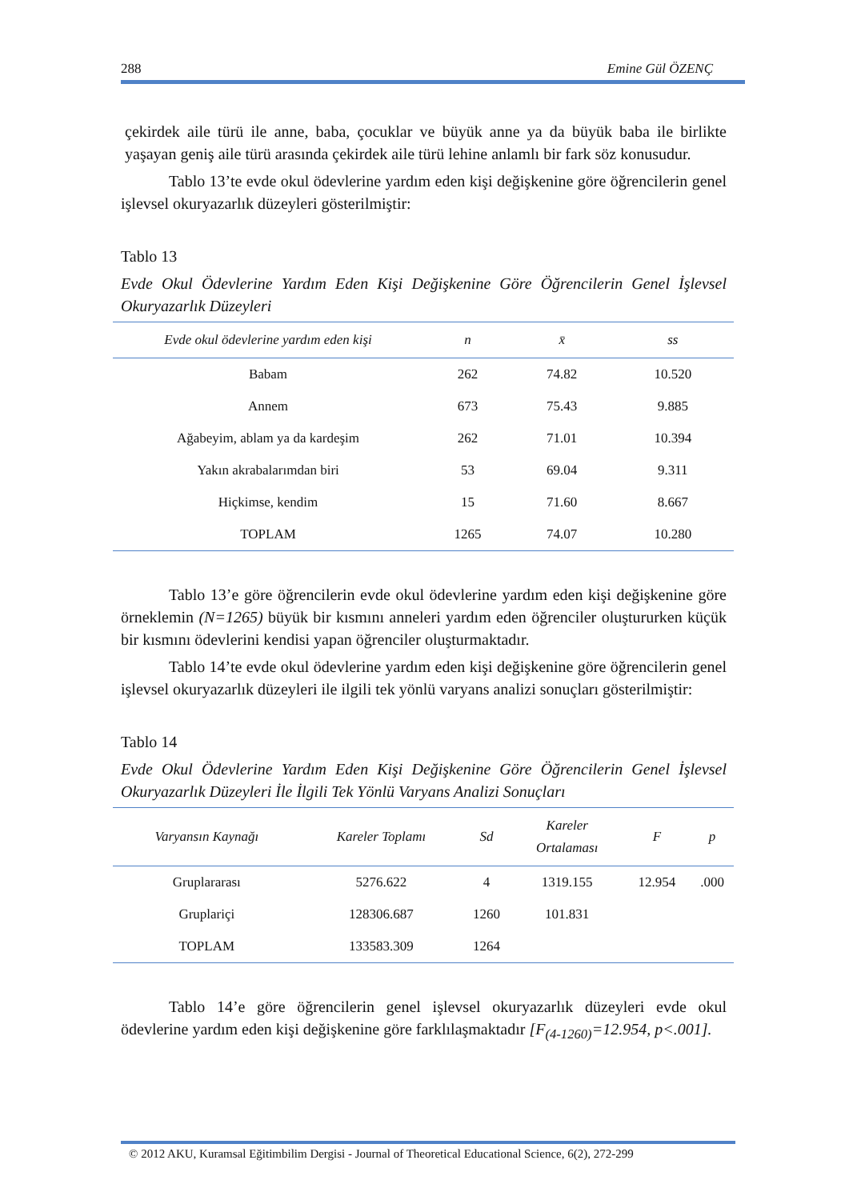288 Emine Gül ÖZENÇ
çekirdek aile türü ile anne, baba, çocuklar ve büyük anne ya da büyük baba ile birlikte yaşayan geniş aile türü arasında çekirdek aile türü lehine anlamlı bir fark söz konusudur.
Tablo 13’te evde okul ödevlerine yardım eden kişi değişkenine göre öğrencilerin genel işlevsel okuryazarlık düzeyleri gösterilmiştir:
Tablo 13
Evde Okul Ödevlerine Yardım Eden Kişi Değişkenine Göre Öğrencilerin Genel İşlevsel Okuryazarlık Düzeyleri
| Evde okul ödevlerine yardım eden kişi | n | x̄ | ss |
| --- | --- | --- | --- |
| Babam | 262 | 74.82 | 10.520 |
| Annem | 673 | 75.43 | 9.885 |
| Ağabeyim, ablam ya da kardeşim | 262 | 71.01 | 10.394 |
| Yakın akrabalarımdan biri | 53 | 69.04 | 9.311 |
| Hiçkimse, kendim | 15 | 71.60 | 8.667 |
| TOPLAM | 1265 | 74.07 | 10.280 |
Tablo 13’e göre öğrencilerin evde okul ödevlerine yardım eden kişi değişkenine göre örneklemin (N=1265) büyük bir kısmını anneleri yardım eden öğrenciler oluştururken küçük bir kısmını ödevlerini kendisi yapan öğrenciler oluşturmaktadır.
Tablo 14’te evde okul ödevlerine yardım eden kişi değişkenine göre öğrencilerin genel işlevsel okuryazarlık düzeyleri ile ilgili tek yönlü varyans analizi sonuçları gösterilmiştir:
Tablo 14
Evde Okul Ödevlerine Yardım Eden Kişi Değişkenine Göre Öğrencilerin Genel İşlevsel Okuryazarlık Düzeyleri İle İlgili Tek Yönlü Varyans Analizi Sonuçları
| Varyansın Kaynağı | Kareler Toplamı | Sd | Kareler Ortalaması | F | p |
| --- | --- | --- | --- | --- | --- |
| Gruplararası | 5276.622 | 4 | 1319.155 | 12.954 | .000 |
| Gruplariçi | 128306.687 | 1260 | 101.831 | | |
| TOPLAM | 133583.309 | 1264 | | | |
Tablo 14’e göre öğrencilerin genel işlevsel okuryazarlık düzeyleri evde okul ödevlerine yardım eden kişi değişkenine göre farklılaşmaktadır [F<sub>(4-1260)</sub>=12.954, p<.001].
© 2012 AKU, Kuramsal Eğitimbilim Dergisi - Journal of Theoretical Educational Science, 6(2), 272-299